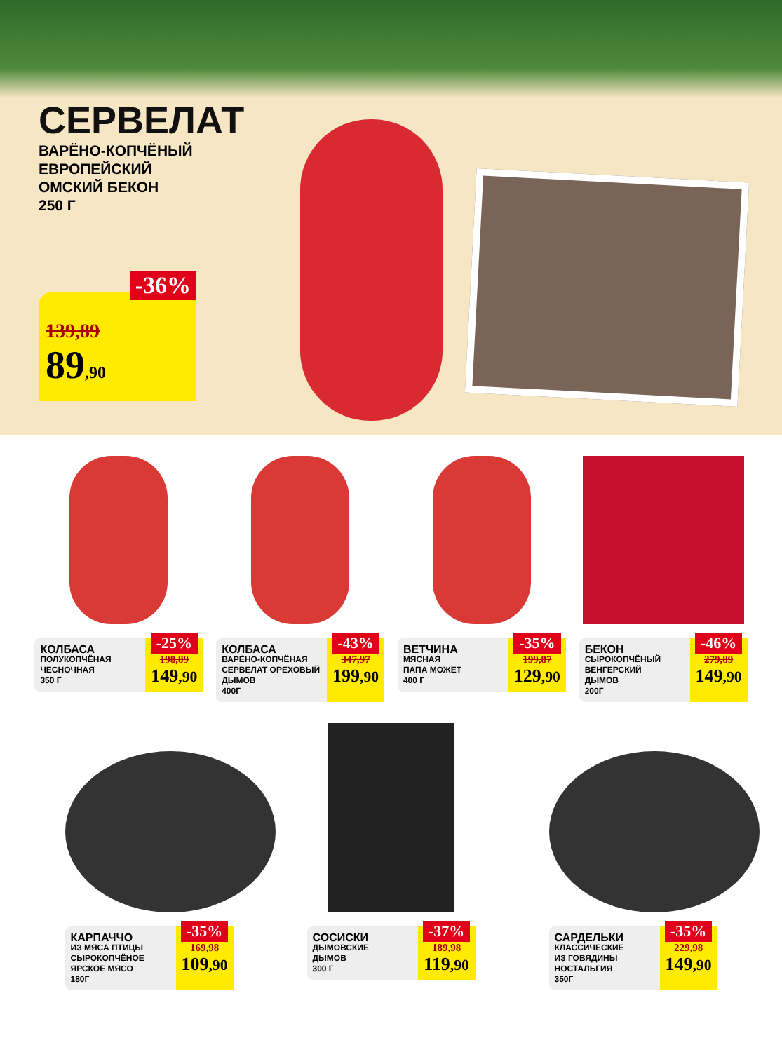СЕРВЕЛАТ
ВАРЁНО-КОПЧЁНЫЙ
ЕВРОПЕЙСКИЙ
ОМСКИЙ БЕКОН
250 Г
-36%
139,89
89,90
КОЛБАСА
ПОЛУКОПЧЁНАЯ
ЧЕСНОЧНАЯ
350 Г
-25%
198,89
149,90
КОЛБАСА
ВАРЁНО-КОПЧЁНАЯ
СЕРВЕЛАТ ОРЕХОВЫЙ
ДЫМОВ
400Г
-43%
347,97
199,90
ВЕТЧИНА
МЯСНАЯ
ПАПА МОЖЕТ
400 Г
-35%
199,87
129,90
БЕКОН
СЫРОКОПЧЁНЫЙ
ВЕНГЕРСКИЙ
ДЫМОВ
200Г
-46%
279,89
149,90
КАРПАЧЧО
ИЗ МЯСА ПТИЦЫ
СЫРОКОПЧЁНОЕ
ЯРСКОЕ МЯСО
180Г
-35%
169,98
109,90
СОСИСКИ
ДЫМОВСКИЕ
ДЫМОВ
300 Г
-37%
189,98
119,90
САРДЕЛЬКИ
КЛАССИЧЕСКИЕ
ИЗ ГОВЯДИНЫ
НОСТАЛЬГИЯ
350Г
-35%
229,98
149,90